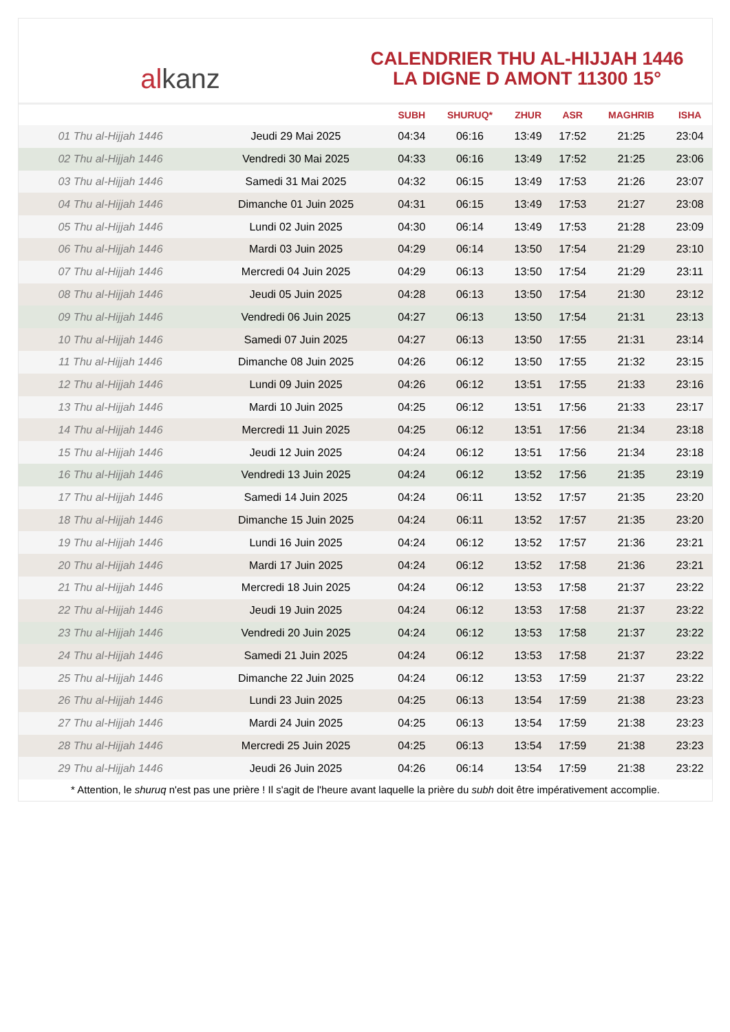al kanz
CALENDRIER THU AL-HIJJAH 1446
LA DIGNE D AMONT 11300 15°
| | | SUBH | SHURUQ* | ZHUR | ASR | MAGHRIB | ISHA |
| --- | --- | --- | --- | --- | --- | --- | --- |
| 01 Thu al-Hijjah 1446 | Jeudi 29 Mai 2025 | 04:34 | 06:16 | 13:49 | 17:52 | 21:25 | 23:04 |
| 02 Thu al-Hijjah 1446 | Vendredi 30 Mai 2025 | 04:33 | 06:16 | 13:49 | 17:52 | 21:25 | 23:06 |
| 03 Thu al-Hijjah 1446 | Samedi 31 Mai 2025 | 04:32 | 06:15 | 13:49 | 17:53 | 21:26 | 23:07 |
| 04 Thu al-Hijjah 1446 | Dimanche 01 Juin 2025 | 04:31 | 06:15 | 13:49 | 17:53 | 21:27 | 23:08 |
| 05 Thu al-Hijjah 1446 | Lundi 02 Juin 2025 | 04:30 | 06:14 | 13:49 | 17:53 | 21:28 | 23:09 |
| 06 Thu al-Hijjah 1446 | Mardi 03 Juin 2025 | 04:29 | 06:14 | 13:50 | 17:54 | 21:29 | 23:10 |
| 07 Thu al-Hijjah 1446 | Mercredi 04 Juin 2025 | 04:29 | 06:13 | 13:50 | 17:54 | 21:29 | 23:11 |
| 08 Thu al-Hijjah 1446 | Jeudi 05 Juin 2025 | 04:28 | 06:13 | 13:50 | 17:54 | 21:30 | 23:12 |
| 09 Thu al-Hijjah 1446 | Vendredi 06 Juin 2025 | 04:27 | 06:13 | 13:50 | 17:54 | 21:31 | 23:13 |
| 10 Thu al-Hijjah 1446 | Samedi 07 Juin 2025 | 04:27 | 06:13 | 13:50 | 17:55 | 21:31 | 23:14 |
| 11 Thu al-Hijjah 1446 | Dimanche 08 Juin 2025 | 04:26 | 06:12 | 13:50 | 17:55 | 21:32 | 23:15 |
| 12 Thu al-Hijjah 1446 | Lundi 09 Juin 2025 | 04:26 | 06:12 | 13:51 | 17:55 | 21:33 | 23:16 |
| 13 Thu al-Hijjah 1446 | Mardi 10 Juin 2025 | 04:25 | 06:12 | 13:51 | 17:56 | 21:33 | 23:17 |
| 14 Thu al-Hijjah 1446 | Mercredi 11 Juin 2025 | 04:25 | 06:12 | 13:51 | 17:56 | 21:34 | 23:18 |
| 15 Thu al-Hijjah 1446 | Jeudi 12 Juin 2025 | 04:24 | 06:12 | 13:51 | 17:56 | 21:34 | 23:18 |
| 16 Thu al-Hijjah 1446 | Vendredi 13 Juin 2025 | 04:24 | 06:12 | 13:52 | 17:56 | 21:35 | 23:19 |
| 17 Thu al-Hijjah 1446 | Samedi 14 Juin 2025 | 04:24 | 06:11 | 13:52 | 17:57 | 21:35 | 23:20 |
| 18 Thu al-Hijjah 1446 | Dimanche 15 Juin 2025 | 04:24 | 06:11 | 13:52 | 17:57 | 21:35 | 23:20 |
| 19 Thu al-Hijjah 1446 | Lundi 16 Juin 2025 | 04:24 | 06:12 | 13:52 | 17:57 | 21:36 | 23:21 |
| 20 Thu al-Hijjah 1446 | Mardi 17 Juin 2025 | 04:24 | 06:12 | 13:52 | 17:58 | 21:36 | 23:21 |
| 21 Thu al-Hijjah 1446 | Mercredi 18 Juin 2025 | 04:24 | 06:12 | 13:53 | 17:58 | 21:37 | 23:22 |
| 22 Thu al-Hijjah 1446 | Jeudi 19 Juin 2025 | 04:24 | 06:12 | 13:53 | 17:58 | 21:37 | 23:22 |
| 23 Thu al-Hijjah 1446 | Vendredi 20 Juin 2025 | 04:24 | 06:12 | 13:53 | 17:58 | 21:37 | 23:22 |
| 24 Thu al-Hijjah 1446 | Samedi 21 Juin 2025 | 04:24 | 06:12 | 13:53 | 17:58 | 21:37 | 23:22 |
| 25 Thu al-Hijjah 1446 | Dimanche 22 Juin 2025 | 04:24 | 06:12 | 13:53 | 17:59 | 21:37 | 23:22 |
| 26 Thu al-Hijjah 1446 | Lundi 23 Juin 2025 | 04:25 | 06:13 | 13:54 | 17:59 | 21:38 | 23:23 |
| 27 Thu al-Hijjah 1446 | Mardi 24 Juin 2025 | 04:25 | 06:13 | 13:54 | 17:59 | 21:38 | 23:23 |
| 28 Thu al-Hijjah 1446 | Mercredi 25 Juin 2025 | 04:25 | 06:13 | 13:54 | 17:59 | 21:38 | 23:23 |
| 29 Thu al-Hijjah 1446 | Jeudi 26 Juin 2025 | 04:26 | 06:14 | 13:54 | 17:59 | 21:38 | 23:22 |
* Attention, le shuruq n'est pas une prière ! Il s'agit de l'heure avant laquelle la prière du subh doit être impérativement accomplie.